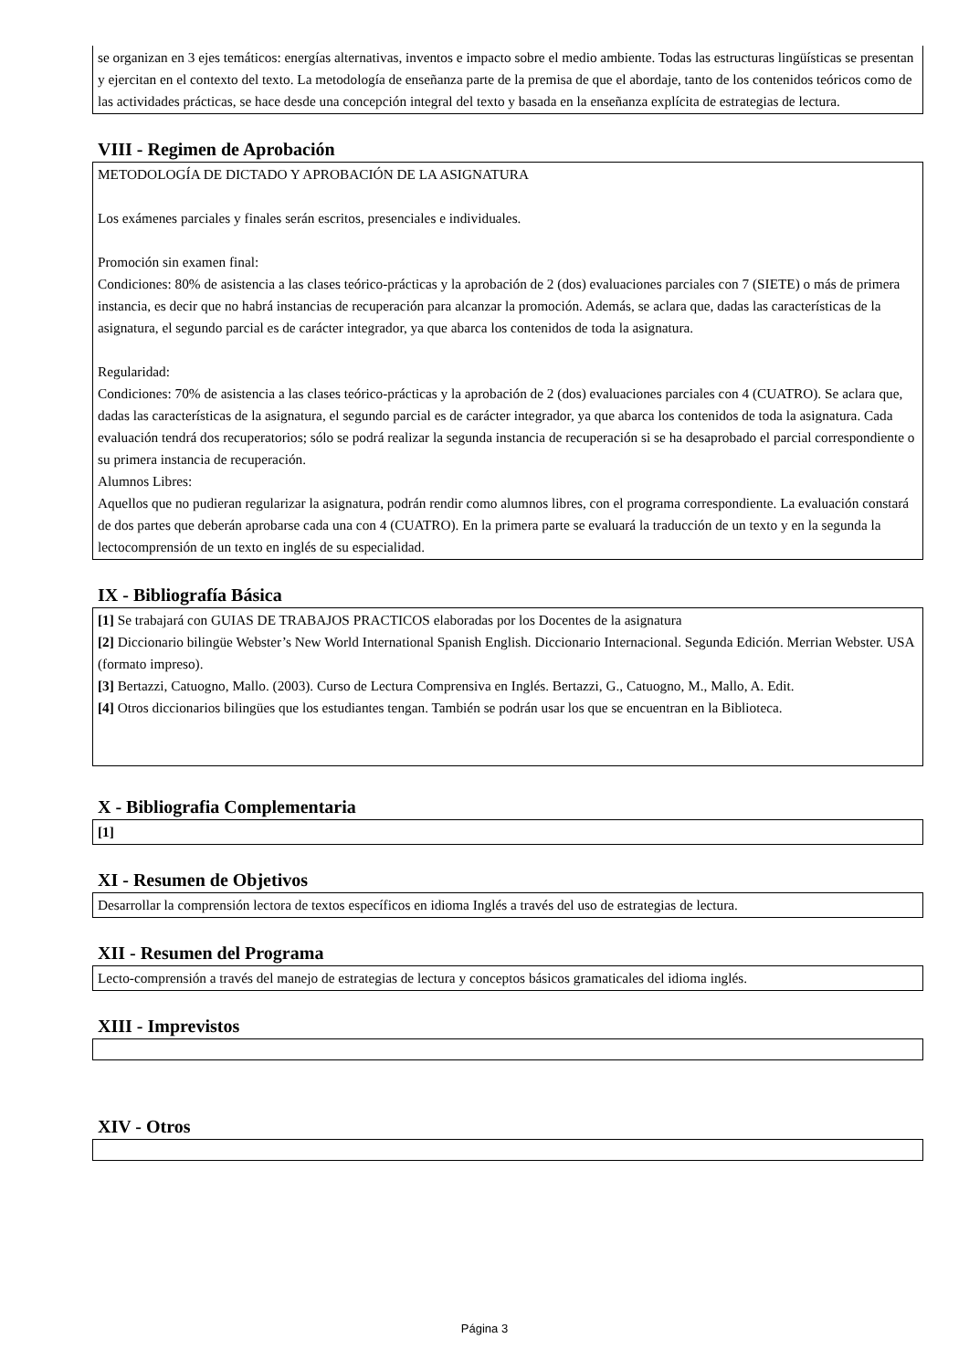se organizan en 3 ejes temáticos: energías alternativas, inventos e impacto sobre el medio ambiente. Todas las estructuras lingüísticas se presentan y ejercitan en el contexto del texto. La metodología de enseñanza parte de la premisa de que el abordaje, tanto de los contenidos teóricos como de las actividades prácticas, se hace desde una concepción integral del texto y basada en la enseñanza explícita de estrategias de lectura.
VIII - Regimen de Aprobación
METODOLOGÍA DE DICTADO Y APROBACIÓN DE LA ASIGNATURA
Los exámenes parciales y finales serán escritos, presenciales e individuales.
Promoción sin examen final:
Condiciones: 80% de asistencia a las clases teórico-prácticas y la aprobación de 2 (dos) evaluaciones parciales con 7 (SIETE) o más de primera instancia, es decir que no habrá instancias de recuperación para alcanzar la promoción. Además, se aclara que, dadas las características de la asignatura, el segundo parcial es de carácter integrador, ya que abarca los contenidos de toda la asignatura.
Regularidad:
Condiciones: 70% de asistencia a las clases teórico-prácticas y la aprobación de 2 (dos) evaluaciones parciales con 4 (CUATRO). Se aclara que, dadas las características de la asignatura, el segundo parcial es de carácter integrador, ya que abarca los contenidos de toda la asignatura. Cada evaluación tendrá dos recuperatorios; sólo se podrá realizar la segunda instancia de recuperación si se ha desaprobado el parcial correspondiente o su primera instancia de recuperación.
Alumnos Libres:
Aquellos que no pudieran regularizar la asignatura, podrán rendir como alumnos libres, con el programa correspondiente. La evaluación constará de dos partes que deberán aprobarse cada una con 4 (CUATRO). En la primera parte se evaluará la traducción de un texto y en la segunda la lectocomprensión de un texto en inglés de su especialidad.
IX - Bibliografía Básica
[1] Se trabajará con GUIAS DE TRABAJOS PRACTICOS elaboradas por los Docentes de la asignatura
[2] Diccionario bilingüe Webster’s New World International Spanish English. Diccionario Internacional. Segunda Edición. Merrian Webster. USA (formato impreso).
[3] Bertazzi, Catuogno, Mallo. (2003). Curso de Lectura Comprensiva en Inglés. Bertazzi, G., Catuogno, M., Mallo, A. Edit.
[4] Otros diccionarios bilingües que los estudiantes tengan. También se podrán usar los que se encuentran en la Biblioteca.
X - Bibliografia Complementaria
[1]
XI - Resumen de Objetivos
Desarrollar la comprensión lectora de textos específicos en idioma Inglés a través del uso de estrategias de lectura.
XII - Resumen del Programa
Lecto-comprensión a través del manejo de estrategias de lectura y conceptos básicos gramaticales del idioma inglés.
XIII - Imprevistos
XIV - Otros
Página 3